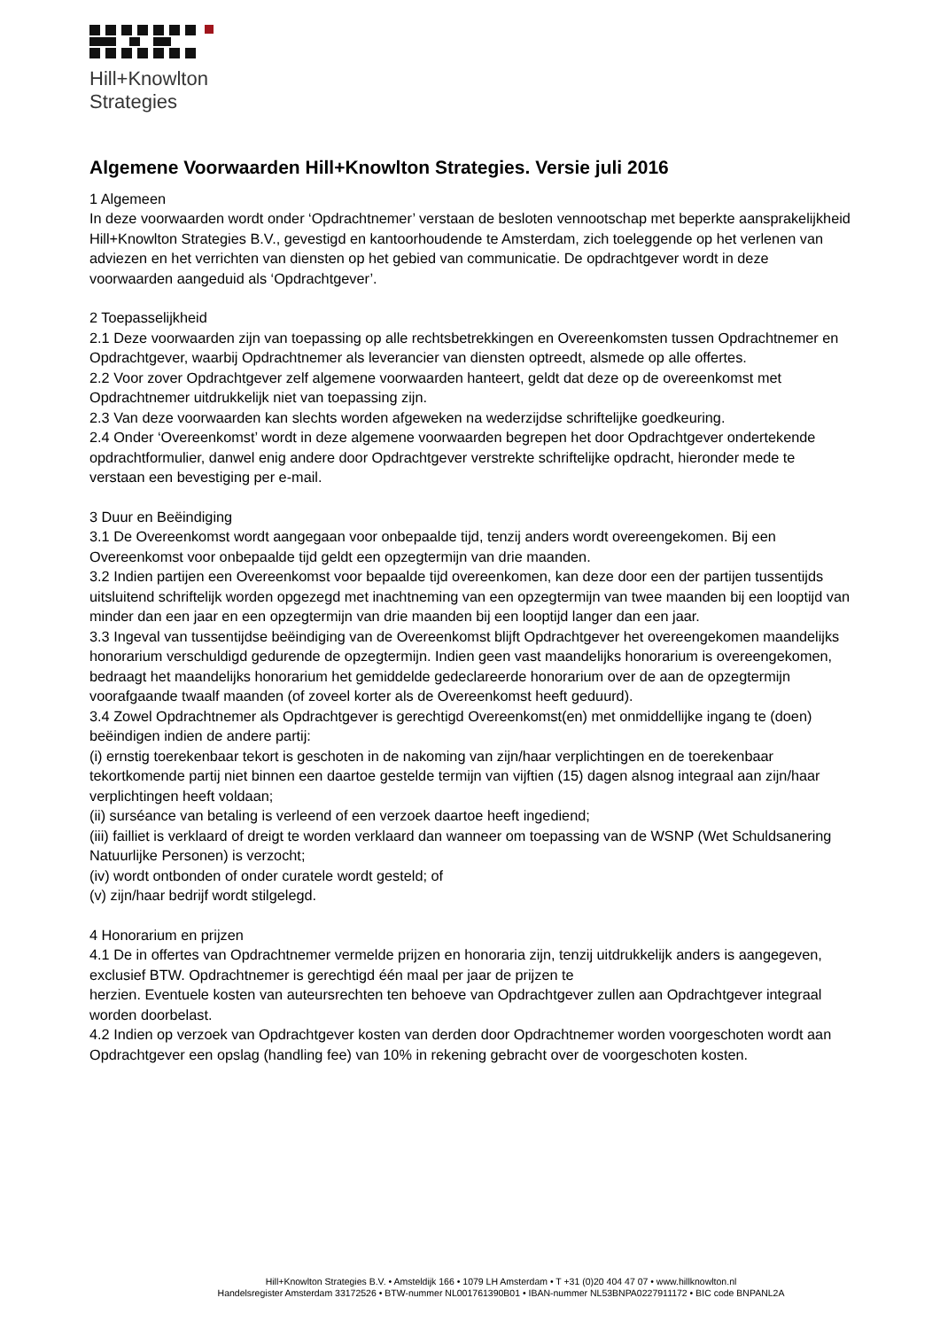Hill+Knowlton
Strategies
Algemene Voorwaarden Hill+Knowlton Strategies. Versie juli 2016
1 Algemeen
In deze voorwaarden wordt onder ‘Opdrachtnemer’ verstaan de besloten vennootschap met beperkte aansprakelijkheid Hill+Knowlton Strategies B.V., gevestigd en kantoorhoudende te Amsterdam, zich toeleggende op het verlenen van adviezen en het verrichten van diensten op het gebied van communicatie. De opdrachtgever wordt in deze voorwaarden aangeduid als ‘Opdrachtgever’.
2 Toepasselijkheid
2.1 Deze voorwaarden zijn van toepassing op alle rechtsbetrekkingen en Overeenkomsten tussen Opdrachtnemer en Opdrachtgever, waarbij Opdrachtnemer als leverancier van diensten optreedt, alsmede op alle offertes.
2.2 Voor zover Opdrachtgever zelf algemene voorwaarden hanteert, geldt dat deze op de overeenkomst met Opdrachtnemer uitdrukkelijk niet van toepassing zijn.
2.3 Van deze voorwaarden kan slechts worden afgeweken na wederzijdse schriftelijke goedkeuring.
2.4 Onder ‘Overeenkomst’ wordt in deze algemene voorwaarden begrepen het door Opdrachtgever ondertekende opdrachtformulier, danwel enig andere door Opdrachtgever verstrekte schriftelijke opdracht, hieronder mede te verstaan een bevestiging per e-mail.
3 Duur en Beëindiging
3.1 De Overeenkomst wordt aangegaan voor onbepaalde tijd, tenzij anders wordt overeengekomen. Bij een Overeenkomst voor onbepaalde tijd geldt een opzegtermijn van drie maanden.
3.2 Indien partijen een Overeenkomst voor bepaalde tijd overeenkomen, kan deze door een der partijen tussentijds uitsluitend schriftelijk worden opgezegd met inachtneming van een opzegtermijn van twee maanden bij een looptijd van minder dan een jaar en een opzegtermijn van drie maanden bij een looptijd langer dan een jaar.
3.3 Ingeval van tussentijdse beëindiging van de Overeenkomst blijft Opdrachtgever het overeengekomen maandelijks honorarium verschuldigd gedurende de opzegtermijn. Indien geen vast maandelijks honorarium is overeengekomen, bedraagt het maandelijks honorarium het gemiddelde gedeclareerde honorarium over de aan de opzegtermijn voorafgaande twaalf maanden (of zoveel korter als de Overeenkomst heeft geduurd).
3.4 Zowel Opdrachtnemer als Opdrachtgever is gerechtigd Overeenkomst(en) met onmiddellijke ingang te (doen) beëindigen indien de andere partij:
(i) ernstig toerekenbaar tekort is geschoten in de nakoming van zijn/haar verplichtingen en de toerekenbaar tekortkomende partij niet binnen een daartoe gestelde termijn van vijftien (15) dagen alsnog integraal aan zijn/haar verplichtingen heeft voldaan;
(ii) surséance van betaling is verleend of een verzoek daartoe heeft ingediend;
(iii) failliet is verklaard of dreigt te worden verklaard dan wanneer om toepassing van de WSNP (Wet Schuldsanering Natuurlijke Personen) is verzocht;
(iv) wordt ontbonden of onder curatele wordt gesteld; of
(v) zijn/haar bedrijf wordt stilgelegd.
4 Honorarium en prijzen
4.1 De in offertes van Opdrachtnemer vermelde prijzen en honoraria zijn, tenzij uitdrukkelijk anders is aangegeven, exclusief BTW. Opdrachtnemer is gerechtigd één maal per jaar de prijzen te
herzien. Eventuele kosten van auteursrechten ten behoeve van Opdrachtgever zullen aan Opdrachtgever integraal worden doorbelast.
4.2 Indien op verzoek van Opdrachtgever kosten van derden door Opdrachtnemer worden voorgeschoten wordt aan Opdrachtgever een opslag (handling fee) van 10% in rekening gebracht over de voorgeschoten kosten.
Hill+Knowlton Strategies B.V. • Amsteldijk 166 • 1079 LH Amsterdam • T +31 (0)20 404 47 07 • www.hillknowlton.nl
Handelsregister Amsterdam 33172526 • BTW-nummer NL001761390B01 • IBAN-nummer NL53BNPA0227911172 • BIC code BNPANL2A